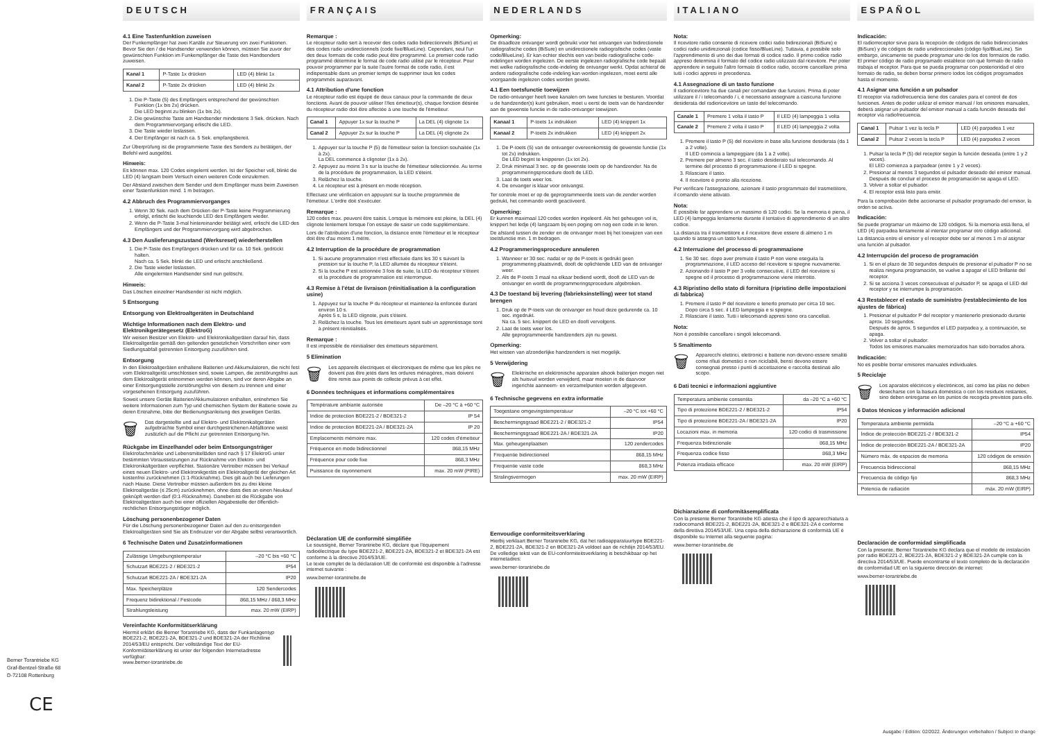Berner Torantriebe KG
Graf-Bentzel-Straße 68
D-72108 Rottenburg
CE
DEUTSCH
4.1 Eine Tastenfunktion zuweisen
Der Funkempfänger hat zwei Kanäle zur Steuerung von zwei Funktionen. Bevor Sie den / die Handsender verwenden können, müssen Sie zuvor der gewünschten Funktion im Funkempfänger die Taste des Handsenders zuweisen.
| Kanal 1 | P-Taste 1x drücken | LED (4) blinkt 1x |
| Kanal 2 | P-Taste 2x drücken | LED (4) blinkt 2x |
1. Die P-Taste (5) des Empfängers entsprechend der gewünschten Funktion (1x bis 2x) drücken.
Die LED beginnt zu blinken (1x bis 2x).
2. Die gewünschte Taste am Handsender mindestens 3 Sek. drücken. Nach dem Programmiervorgang erlischt die LED.
3. Die Taste wieder loslassen.
4. Der Empfänger ist nach ca. 5 Sek. empfangsbereit.
Zur Überprüfung ist die programmierte Taste des Senders zu betätigen, der Befehl wird ausgelöst.
Hinweis:
Es können max. 120 Codes eingelernt werden. Ist der Speicher voll, blinkt die LED (4) langsam beim Versuch einen weiteren Code einzulernen.
Der Abstand zwischen dem Sender und dem Empfänger muss beim Zuweisen einer Tastenfunktion mind. 1 m betragen.
4.2 Abbruch des Programmiervorganges
1. Wenn 30 Sek. nach dem Drücken der P-Taste keine Programmierung erfolgt, erlischt die leuchtende LED des Empfängers wieder.
2. Wenn die P-Taste 3-mal hintereinander betätigt wird, erlischt die LED des Empfängers und der Programmiervorgang wird abgebrochen.
4.3 Den Auslieferungszustand (Werksreset) wiederherstellen
1. Die P-Taste des Empfängers drücken und für ca. 10 Sek. gedrückt halten.
Nach ca. 5 Sek. blinkt die LED und erlischt anschließend.
2. Die Taste wieder loslassen.
Alle eingelernten Handsender sind nun gelöscht.
Hinweis:
Das Löschen einzelner Handsender ist nicht möglich.
5 Entsorgung
Entsorgung von Elektroaltgeräten in Deutschland
Wichtige Informationen nach dem Elektro- und Elektronikgerätegesetz (ElektroG)
Wir weisen Besitzer von Elektro- und Elektronikaltgeräten darauf hin, dass Elektroaltgeräte gemäß den geltenden gesetzlichen Vorschriften einer vom Siedlungsabfall getrennten Entsorgung zuzuführen sind.
Entsorgung
In den Elektroaltgeräten enthaltene Batterien und Akkumulatoren, die nicht fest vom Elektroaltgerät umschlossen sind, sowie Lampen, die zerstörungsfrei aus dem Elektroaltgerät entnommen werden können, sind vor deren Abgabe an einer Entsorgungsstelle zerstörungsfrei von diesem zu trennen und einer vorgesehenen Entsorgung zuzuführen.
Soweit unsere Geräte Batterien/Akkumulatoren enthalten, entnehmen Sie weitere Informationen zum Typ und chemischen System der Batterie sowie zu deren Entnahme, bitte der Bedienungsanleitung des jeweiligen Geräts.
🗑
Das dargestellte und auf Elektro- und Elektronikaltgeräten aufgebrachte Symbol einer durchgestrichenen Abfalltonne weist zusätzlich auf die Pflicht zur getrennten Entsorgung hin.
Rückgabe im Einzelhandel oder beim Entsorgungsträger
Elektrofachmärkte und Lebensmittelläden sind nach § 17 ElektroG unter bestimmten Voraussetzungen zur Rücknahme von Elektro- und Elektronikaltgeräten verpflichtet. Stationäre Vertreiber müssen bei Verkauf eines neuen Elektro- und Elektronikgeräts ein Elektroaltgerät der gleichen Art kostenfrei zurücknehmen (1:1-Rücknahme). Dies gilt auch bei Lieferungen nach Hause. Diese Vertreiber müssen außerdem bis zu drei kleine Elektroaltgeräte (≤ 25cm) zurücknehmen, ohne dass dies an einen Neukauf geknüpft werden darf (0:1-Rücknahme). Daneben ist die Rückgabe von Elektroaltgeräten auch bei einer offiziellen Abgabestelle der öffentlich-rechtlichen Entsorgungsträger möglich.
Löschung personenbezogener Daten
Für die Löschung personenbezogener Daten auf den zu entsorgenden Elektroaltgeräten sind Sie als Endnutzer vor der Abgabe selbst verantwortlich.
6 Technische Daten und Zusatzinformationen
| Zulässige Umgebungstemperatur | –20 °C bis +60 °C |
| Schutzart BDE221-2 / BDE321-2 | IP54 |
| Schutzart BDE221-2A / BDE321-2A | IP20 |
| Max. Speicherplätze | 120 Sendercodes |
| Frequenz bidirektional / Festcode | 868,15 MHz / 868,3 MHz |
| Strahlungsleistung | max. 20 mW (EIRP) |
Vereinfachte Konformitätserklärung
Hiermit erklärt die Berner Torantriebe KG, dass der Funkanlagentyp BDE221-2, BDE221-2A, BDE321-2 und BDE321-2A der Richtlinie 2014/53/EU entspricht. Der vollständige Text der EU-Konformitätserklärung ist unter der folgenden Internetadresse verfügbar:
www.berner-torantriebe.de
FRANÇAIS
Remarque :
Le récepteur radio sert à recevoir des codes radio bidirectionnels (BiSure) et des codes radio unidirectionnels (code fixe/BlueLine). Cependant, seul l'un des deux formats de code radio peut être programmé. Le premier code radio programmé détermine le format de code radio utilisé par le récepteur. Pour pouvoir programmer par la suite l'autre format de code radio, il est indispensable dans un premier temps de supprimer tous les codes programmés auparavant.
4.1 Attribution d'une fonction
Le récepteur radio est équipé de deux canaux pour la commande de deux fonctions. Avant de pouvoir utiliser l'/les émetteur(s), chaque fonction désirée du récepteur radio doit être affectée à une touche de l'émetteur.
| Canal 1 | Appuyer 1x sur la touche P | La DEL (4) clignote 1x |
| Canal 2 | Appuyer 2x sur la touche P | La DEL (4) clignote 2x |
1. Appuyer sur la touche P (5) de l'émetteur selon la fonction souhaitée (1x à 2x).
La DEL commence à clignoter (1x à 2x).
2. Appuyez au moins 3 s sur la touche de l'émetteur sélectionnée. Au terme de la procédure de programmation, la LED s'éteint.
3. Relâchez la touche.
4. Le récepteur est à présent en mode réception.
Effectuez une vérification en appuyant sur la touche programmée de l'émetteur. L'ordre doit s'exécuter.
Remarque :
120 codes max. peuvent être saisis. Lorsque la mémoire est pleine, la DEL (4) clignote lentement lorsque l'on essaye de saisir un code supplémentaire.
Lors de l'attribution d'une fonction, la distance entre l'émetteur et le récepteur doit être d'au moins 1 mètre.
4.2 Interruption de la procédure de programmation
1. Si aucune programmation n'est effectuée dans les 30 s suivant la pression sur la touche P, la LED allumée du récepteur s'éteint.
2. Si la touche P est actionnée 3 fois de suite, la LED du récepteur s'éteint et la procédure de programmation est interrompue.
4.3 Remise à l'état de livraison (réinitialisation à la configuration usine)
1. Appuyez sur la touche P du récepteur et maintenez-la enfoncée durant environ 10 s.
Après 5 s, la LED clignote, puis s'éteint.
2. Relâchez la touche. Tous les émetteurs ayant subi un apprentissage sont à présent réinitialisés.
Remarque :
Il est impossible de réinitialiser des émetteurs séparément.
5 Elimination
🗑
Les appareils électriques et électroniques de même que les piles ne doivent pas être jetés dans les ordures ménagères, mais doivent être remis aux points de collecte prévus à cet effet.
6 Données techniques et informations complémentaires
| Température ambiante autorisée | De –20 °C à +60 °C |
| Indice de protection BDE221-2 / BDE321-2 | IP 54 |
| Indice de protection BDE221-2A / BDE321-2A | IP 20 |
| Emplacements mémoire max. | 120 codes d'émetteur |
| Fréquence en mode bidirectionnel | 868,15 MHz |
| Fréquence pour code fixe | 868,3 MHz |
| Puissance de rayonnement | max. 20 mW (PIRE) |
Déclaration UE de conformité simplifiée
Le soussigné, Berner Torantriebe KG, déclare que l'équipement radioélectrique du type BDE221-2, BDE221-2A, BDE321-2 et BDE321-2A est conforme à la directive 2014/53/UE.
Le texte complet de la déclaration UE de conformité est disponible à l'adresse internet suivante :
www.berner-torantriebe.de
NEDERLANDS
Opmerking:
De draadloze ontvanger wordt gebruikt voor het ontvangen van bidirectionele radiografische codes (BiSure) en unidirectionele radiografische codes (vaste code/BlueLine). Er kan echter slechts een van beide radiografische code-indelingen worden ingelezen. De eerste ingelezen radiografische code bepaalt met welke radiografische code-indeling de ontvanger werkt. Opdat achteraf de andere radiografische code-indeling kan worden ingelezen, moet eerst alle voorgaande ingelezen codes worden gewist.
4.1 Een toetsfunctie toewijzen
De radio-ontvanger heeft twee kanalen om twee functies te besturen. Voordat u de handzender(s) kunt gebruiken, moet u eerst de toets van de handzender aan de gewenste functie in de radio-ontvanger toewijzen.
| Kanaal 1 | P-toets 1x indrukken | LED (4) knippert 1x |
| Kanaal 2 | P-toets 2x indrukken | LED (4) knippert 2x |
1. De P-toets (5) van de ontvanger overeenkomstig de gewenste functie (1x tot 2x) indrukken.
De LED begint te knipperen (1x tot 2x).
2. Druk minimaal 3 sec. op de gewenste toets op de handzender. Na de programmeringsprocedure dooft de LED.
3. Laat de toets weer los.
4. De onvanger is klaar voor ontvangst.
Ter controle moet er op de geprogrammeerde toets van de zender worden gedrukt, het commando wordt geactiveerd.
Opmerking:
Er kunnen maximaal 120 codes worden ingeleerd. Als het geheugen vol is, knippert het ledje (4) langzaam bij een poging om nog een code in te leren.
De afstand tussen de zender en de ontvanger moet bij het toewijzen van een toetsfunctie min. 1 m bedragen.
4.2 Programmeringsprocedure annuleren
1. Wanneer er 30 sec. nadat er op de P-toets is gedrukt geen programmering plaatsvindt, dooft de oplichtende LED van de ontvanger weer.
2. Als de P-toets 3 maal na elkaar bediend wordt, dooft de LED van de ontvanger en wordt de programmeringsprocedure afgebroken.
4.3 De toestand bij levering (fabrieksinstelling) weer tot stand brengen
1. Druk op de P-toets van de ontvanger en houd deze gedurende ca. 10 sec. ingedrukt.
Na ca. 5 sec. knippert de LED en dooft vervolgens.
2. Laat de toets weer los.
Alle geprogrammeerde handzenders zijn nu gewist.
Opmerking:
Het wissen van afzonderlijke handzenders is niet mogelijk.
5 Verwijdering
🗑
Elektrische en elektronische apparaten alsook batterijen mogen niet als huisvuil worden verwijderd, maar moeten in de daarvoor ingerichte aanneem- en verzamelpunten worden afgegeven.
6 Technische gegevens en extra informatie
| Toegestane omgevingstemperatuur | –20 °C tot +60 °C |
| Beschermingsgraad BDE221-2 / BDE321-2 | IP54 |
| Beschermingsgraad BDE221-2A / BDE321-2A | IP20 |
| Max. geheugenplaatsen | 120 zendercodes |
| Frequentie bidirectioneel | 868,15 MHz |
| Frequentie vaste code | 868,3 MHz |
| Stralingsvermogen | max. 20 mW (EIRP) |
Eenvoudige conformiteitsverklaring
Hierbij verklaart Berner Torantriebe KG, dat het radioapparatuurtype BDE221-2, BDE221-2A, BDE321-2 en BDE321-2A voldoet aan de richtlijn 2014/53/EU. De volledige tekst van de EU-conformiteitsverklaring is beschikbaar op het internetadres:
www.berner-torantriebe.de
ITALIANO
Nota:
Il ricevitore radio consente di ricevere codici radio bidirezionali (BiSure) e codici radio unidirezionali (codice fisso/BlueLine). Tuttavia, è possibile solo l'apprendimento di uno dei due formati di codice radio. Il primo codice radio appreso determina il formato del codice radio utilizzato dal ricevitore. Per poter apprendere in seguito l'altro formato di codice radio, occorre cancellare prima tutti i codici appresi in precedenza.
4.1 Assegnazione di un tasto funzione
Il radioricevitore ha due canali per comandare due funzioni. Prima di poter utilizzare il / i telecomando / i, è necessario assegnare a ciascuna funzione desiderata del radioricevitore un tasto del telecomando.
| Canale 1 | Premere 1 volta il tasto P | Il LED (4) lampeggia 1 volta |
| Canale 2 | Premere 2 volta il tasto P | Il LED (4) lampeggia 2 volta |
1. Premere il tasto P (5) del ricevitore in base alla funzione desiderata (da 1 a 2 volte).
Il LED comincia a lampeggiare (da 1 a 2 volte).
2. Premere per almeno 3 sec. il tasto desiderato sul telecomando. Al termine del processo di programmazione il LED si spegne.
3. Rilasciare il tasto.
4. Il ricevitore è pronto alla ricezione.
Per verificare l'assegnazione, azionare il tasto programmato del trasmettitore, il comando viene attivato.
Nota:
È possibile far apprendere un massimo di 120 codici. Se la memoria è piena, il LED (4) lampeggia lentamente durante il tentativo di apprendimento di un altro codice.
La distanza tra il trasmettitore e il ricevitore deve essere di almeno 1 m quando si assegna un tasto funzione.
4.2 Interruzione del processo di programmazione
1. Se 30 sec. dopo aver premuto il tasto P non viene eseguita la programmazione, il LED acceso del ricevitore si spegne nuovamente.
2. Azionando il tasto P per 3 volte consecutive, il LED del ricevitore si spegne ed il processo di programmazione viene interrotto.
4.3 Ripristino dello stato di fornitura (ripristino delle impostazioni di fabbrica)
1. Premere il tasto P del ricevitore e tenerlo premuto per circa 10 sec.
Dopo circa 5 sec. il LED lampeggia e si spegne.
2. Rilasciare il tasto. Tutti i telecomandi appresi sono ora cancellati.
Nota:
Non è possibile cancellare i singoli telecomandi.
5 Smaltimento
🗑
Apparecchi elettrici, elettronici e batterie non devono essere smaltiti come rifiuti domestici o non riciclabili, bensì devono essere consegnati presso i punti di accettazione e raccolta destinati allo scopo.
6 Dati tecnici e informazioni aggiuntive
| Temperatura ambiente consentita | da –20 °C a +60 °C |
| Tipo di protezione BDE221-2 / BDE321-2 | IP54 |
| Tipo di protezione BDE221-2A / BDE321-2A | IP20 |
| Locazioni max. in memoria | 120 codici di trasmissione |
| Frequenza bidirezionale | 868,15 MHz |
| Frequenza codice fisso | 868,3 MHz |
| Potenza irradiata efficace | max. 20 mW (EIRP) |
Dichiarazione di conformitàsemplificata
Con la presente Berner Torantriebe KG attesta che il tipo di apparecchiatura a radiocomandi BDE221-2, BDE221-2A, BDE321-2 e BDE321-2A è conforme della direttiva 2014/53/UE. Una copia della dichiarazione di conformità UE è disponibile su Internet alla seguente pagina:
www.berner-torantriebe.de
ESPAÑOL
Indicación:
El radiorreceptor sirve para la recepción de códigos de radio bidireccionales (BiSure) y de códigos de radio unidireccionales (código fijo/BlueLine). Sin embargo, únicamente se puede programar uno de los dos formatos de radio. El primer código de radio programado establece con qué formato de radio trabaja el receptor. Para que se pueda programar con posterioridad el otro formato de radio, se deben borrar primero todos los códigos programados hasta el momento.
4.1 Asignar una función a un pulsador
El receptor vía radiofrecuencia tiene dos canales para el control de dos funciones. Antes de poder utilizar el emisor manual / los emisores manuales, deberá asignar un pulsador del emisor manual a cada función deseada del receptor vía radiofrecuencia.
| Canal 1 | Pulsar 1 vez la tecla P | LED (4) parpadea 1 vez |
| Canal 2 | Pulsar 2 veces la tecla P | LED (4) parpadea 2 veces |
1. Pulsar la tecla P (5) del receptor según la función deseada (entre 1 y 2 veces).
El LED comienza a parpadear (entre 1 y 2 veces).
2. Presionar al menos 3 segundos el pulsador deseado del emisor manual. Después de concluir el proceso de programación se apaga el LED.
3. Volver a soltar el pulsador.
4. El receptor está listo para emitir.
Para la comprobación debe accionarse el pulsador programado del emisor, la orden se activa.
Indicación:
Se puede programar un máximo de 120 códigos. Si la memoria está llena, el LED (4) parpadea lentamente al intentar programar otro código adicional.
La distancia entre el emisor y el receptor debe ser al menos 1 m al asignar una función al pulsador.
4.2 Interrupción del proceso de programación
1. Si en el plazo de 30 segundos después de presionar el pulsador P no se realiza ninguna programación, se vuelve a apagar el LED brillante del receptor.
2. Si se acciona 3 veces consecutivas el pulsador P, se apaga el LED del receptor y se interrumpe la programación.
4.3 Restablecer el estado de suministro (restablecimiento de los ajustes de fábrica)
1. Presionar el pulsador P del receptor y mantenerlo presionado durante aprox. 10 segundos.
Después de aprox. 5 segundos el LED parpadea y, a continuación, se apaga.
2. Volver a soltar el pulsador.
Todos los emisores manuales memorizados han sido borrados ahora.
Indicación:
No es posible borrar emisores manuales individuales.
5 Reciclaje
🗑
Los aparatos eléctricos y electrónicos, así como las pilas no deben desecharse con la basura doméstica o con los residuos restantes, sino deben entregarse en los puntos de recogida previstos para ello.
6 Datos técnicos y información adicional
| Temperatura ambiente permitida | –20 °C a +60 °C |
| Índice de protección BDE221-2 / BDE321-2 | IP54 |
| Índice de protección BDE221-2A / BDE321-2A | IP20 |
| Número máx. de espacios de memoria | 120 códigos de emisión |
| Frecuencia bidireccional | 868,15 MHz |
| Frecuencia de código fijo | 868,3 MHz |
| Potencia de radiación | máx. 20 mW (EIRP) |
Declaración de conformidad simplificada
Con la presente, Berner Torantriebe KG declara que el modelo de instalación por radio BDE221-2, BDE221-2A, BDE321-2 y BDE321-2A cumple con la directiva 2014/53/UE. Puede encontrarse el texto completo de la declaración de conformidad UE en la siguiente dirección de internet:
www.berner-torantriebe.de
Ausgabe / Edition: 02/2022. Änderungen vorbehalten / Subject to change